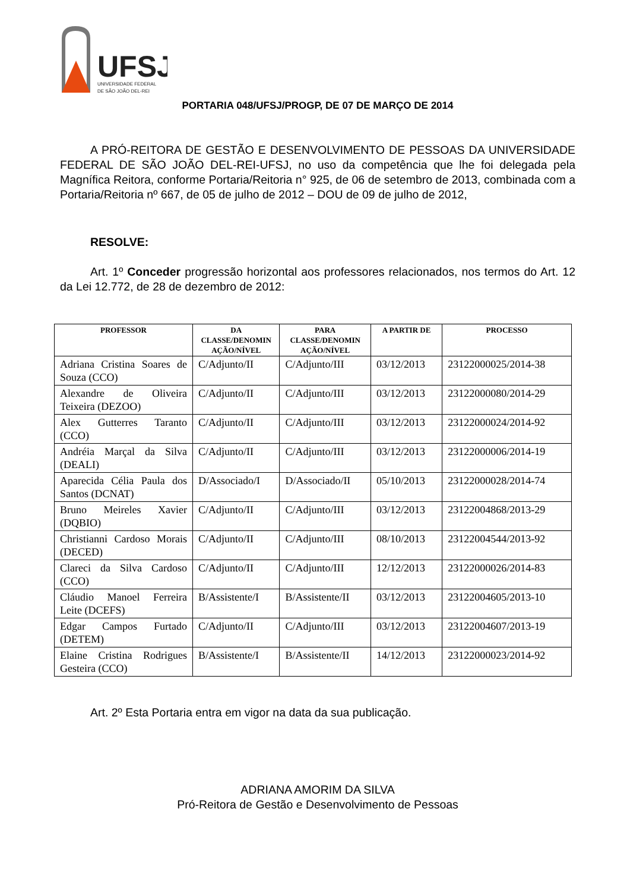UFSJ
UNIVERSIDADE FEDERAL
DE SÃO JOÃO DEL-REI
PORTARIA 048/UFSJ/PROGP, DE 07 DE MARÇO DE 2014
A PRÓ-REITORA DE GESTÃO E DESENVOLVIMENTO DE PESSOAS DA UNIVERSIDADE FEDERAL DE SÃO JOÃO DEL-REI-UFSJ, no uso da competência que lhe foi delegada pela Magnífica Reitora, conforme Portaria/Reitoria n° 925, de 06 de setembro de 2013, combinada com a Portaria/Reitoria nº 667, de 05 de julho de 2012 – DOU de 09 de julho de 2012,
RESOLVE:
Art. 1º Conceder progressão horizontal aos professores relacionados, nos termos do Art. 12 da Lei 12.772, de 28 de dezembro de 2012:
| PROFESSOR | DA CLASSE/DENOMIN AÇÃO/NÍVEL | PARA CLASSE/DENOMIN AÇÃO/NÍVEL | A PARTIR DE | PROCESSO |
| --- | --- | --- | --- | --- |
| Adriana Cristina Soares de Souza (CCO) | C/Adjunto/II | C/Adjunto/III | 03/12/2013 | 23122000025/2014-38 |
| Alexandre de Oliveira Teixeira (DEZOO) | C/Adjunto/II | C/Adjunto/III | 03/12/2013 | 23122000080/2014-29 |
| Alex Gutterres Taranto (CCO) | C/Adjunto/II | C/Adjunto/III | 03/12/2013 | 23122000024/2014-92 |
| Andréia Marçal da Silva (DEALI) | C/Adjunto/II | C/Adjunto/III | 03/12/2013 | 23122000006/2014-19 |
| Aparecida Célia Paula dos Santos (DCNAT) | D/Associado/I | D/Associado/II | 05/10/2013 | 23122000028/2014-74 |
| Bruno Meireles Xavier (DQBIO) | C/Adjunto/II | C/Adjunto/III | 03/12/2013 | 23122004868/2013-29 |
| Christianni Cardoso Morais (DECED) | C/Adjunto/II | C/Adjunto/III | 08/10/2013 | 23122004544/2013-92 |
| Clareci da Silva Cardoso (CCO) | C/Adjunto/II | C/Adjunto/III | 12/12/2013 | 23122000026/2014-83 |
| Cláudio Manoel Ferreira Leite (DCEFS) | B/Assistente/I | B/Assistente/II | 03/12/2013 | 23122004605/2013-10 |
| Edgar Campos Furtado (DETEM) | C/Adjunto/II | C/Adjunto/III | 03/12/2013 | 23122004607/2013-19 |
| Elaine Cristina Rodrigues Gesteira (CCO) | B/Assistente/I | B/Assistente/II | 14/12/2013 | 23122000023/2014-92 |
Art. 2º Esta Portaria entra em vigor na data da sua publicação.
ADRIANA AMORIM DA SILVA
Pró-Reitora de Gestão e Desenvolvimento de Pessoas